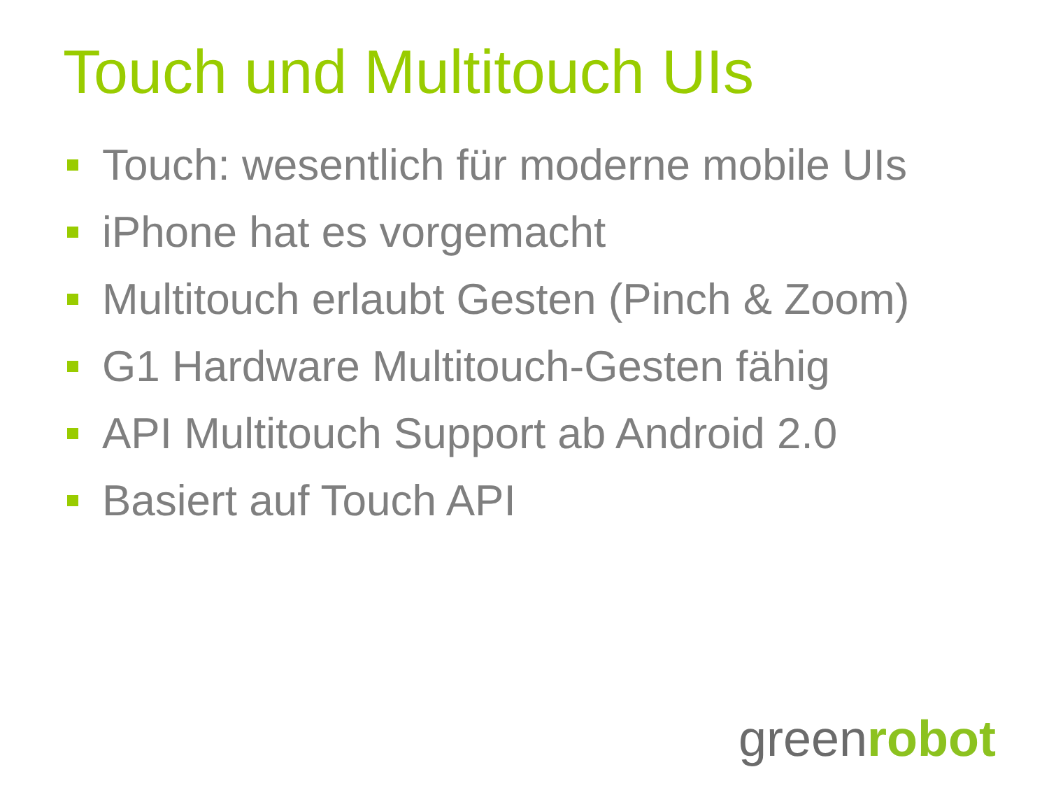Touch und Multitouch UIs
Touch: wesentlich für moderne mobile UIs
iPhone hat es vorgemacht
Multitouch erlaubt Gesten (Pinch & Zoom)
G1 Hardware Multitouch-Gesten fähig
API Multitouch Support ab Android 2.0
Basiert auf Touch API
greenrobot